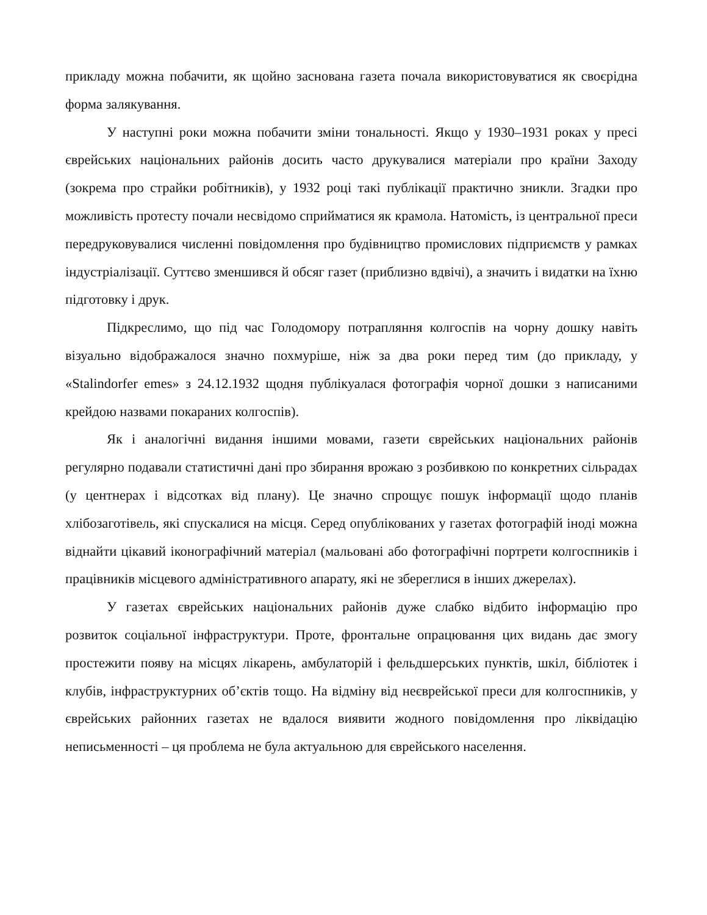прикладу можна побачити, як щойно заснована газета почала використовуватися як своєрідна форма залякування.
У наступні роки можна побачити зміни тональності. Якщо у 1930–1931 роках у пресі єврейських національних районів досить часто друкувалися матеріали про країни Заходу (зокрема про страйки робітників), у 1932 році такі публікації практично зникли. Згадки про можливість протесту почали несвідомо сприйматися як крамола. Натомість, із центральної преси передруковувалися численні повідомлення про будівництво промислових підприємств у рамках індустріалізації. Суттєво зменшився й обсяг газет (приблизно вдвічі), а значить і видатки на їхню підготовку і друк.
Підкреслимо, що під час Голодомору потрапляння колгоспів на чорну дошку навіть візуально відображалося значно похмуріше, ніж за два роки перед тим (до прикладу, у «Stalindorfer emes» з 24.12.1932 щодня публікуалася фотографія чорної дошки з написаними крейдою назвами покараних колгоспів).
Як і аналогічні видання іншими мовами, газети єврейських національних районів регулярно подавали статистичні дані про збирання врожаю з розбивкою по конкретних сільрадах (у центнерах і відсотках від плану). Це значно спрощує пошук інформації щодо планів хлібозаготівель, які спускалися на місця. Серед опублікованих у газетах фотографій іноді можна віднайти цікавий іконографічний матеріал (мальовані або фотографічні портрети колгоспників і працівників місцевого адміністративного апарату, які не збереглися в інших джерелах).
У газетах єврейських національних районів дуже слабко відбито інформацію про розвиток соціальної інфраструктури. Проте, фронтальне опрацювання цих видань дає змогу простежити появу на місцях лікарень, амбулаторій і фельдшерських пунктів, шкіл, бібліотек і клубів, інфраструктурних об’єктів тощо. На відміну від неєврейської преси для колгоспників, у єврейських районних газетах не вдалося виявити жодного повідомлення про ліквідацію неписьменності – ця проблема не була актуальною для єврейського населення.